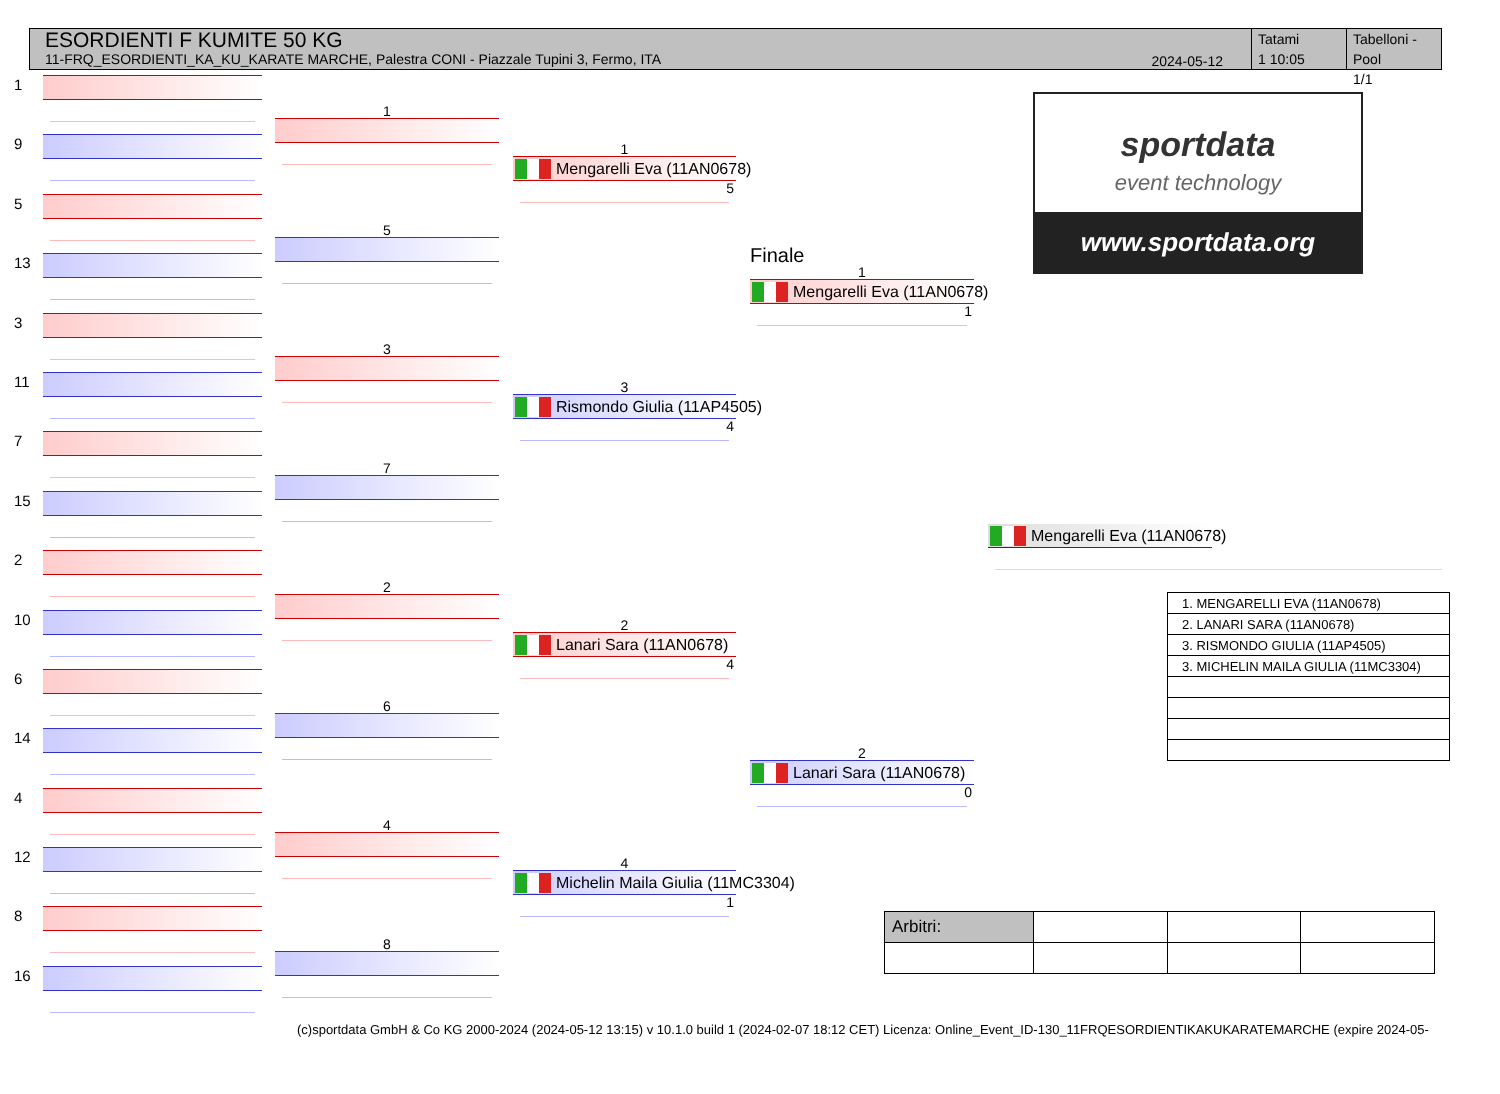ESORDIENTI F KUMITE 50 KG
11-FRQ_ESORDIENTI_KA_KU_KARATE MARCHE, Palestra CONI - Piazzale Tupini 3, Fermo, ITA
2024-05-12
Tatami
1 10:05
Tabelloni - Pool
1/1
1
9
5
13
3
11
7
15
2
10
6
14
4
12
8
16
1
5
3
7
2
6
4
8
1
Mengarelli Eva (11AN0678)
5
3
Rismondo Giulia (11AP4505)
4
2
Lanari Sara (11AN0678)
4
4
Michelin Maila Giulia (11MC3304)
1
Finale
1
Mengarelli Eva (11AN0678)
1
2
Lanari Sara (11AN0678)
0
sportdata
event technology
www.sportdata.org
Mengarelli Eva (11AN0678)
| 1. MENGARELLI EVA (11AN0678) |
| 2. LANARI SARA (11AN0678) |
| 3. RISMONDO GIULIA (11AP4505) |
| 3. MICHELIN MAILA GIULIA (11MC3304) |
| Arbitri: | | | |
(c)sportdata GmbH & Co KG 2000-2024 (2024-05-12 13:15) v 10.1.0 build 1 (2024-02-07 18:12 CET) Licenza: Online_Event_ID-130_11FRQESORDIENTIKAKUKARATEMARCHE (expire 2024-05-